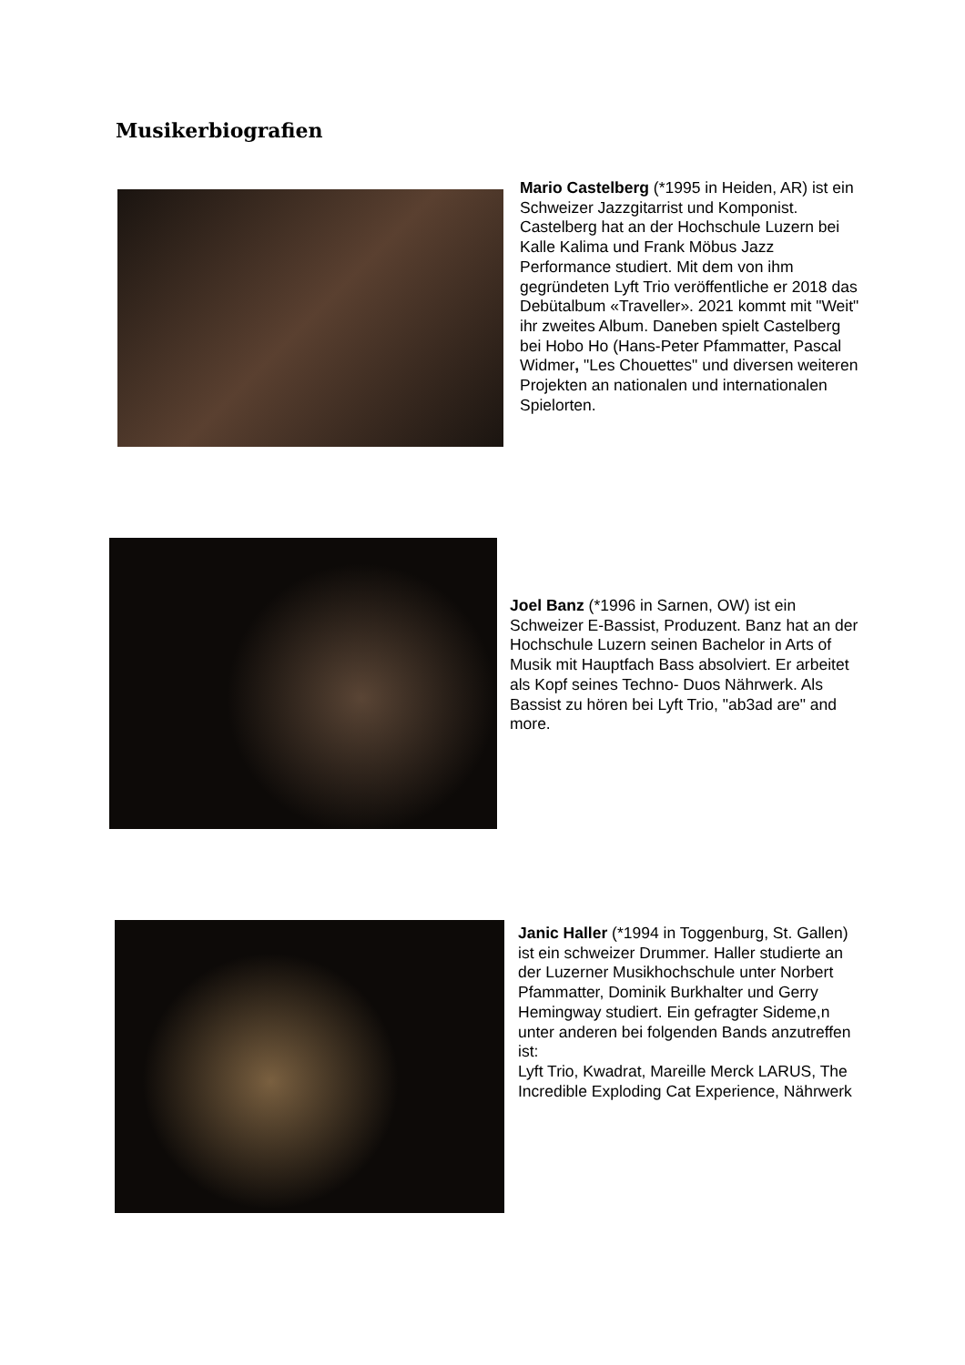Musikerbiografien
Mario Castelberg (*1995 in Heiden, AR) ist ein Schweizer Jazzgitarrist und Komponist. Castelberg hat an der Hochschule Luzern bei Kalle Kalima und Frank Möbus Jazz Performance studiert. Mit dem von ihm gegründeten Lyft Trio veröffentliche er 2018 das Debütalbum «Traveller». 2021 kommt mit "Weit" ihr zweites Album. Daneben spielt Castelberg bei Hobo Ho (Hans-Peter Pfammatter, Pascal Widmer, "Les Chouettes" und diversen weiteren Projekten an nationalen und internationalen Spielorten.
Joel Banz (*1996 in Sarnen, OW) ist ein Schweizer E-Bassist, Produzent. Banz hat an der Hochschule Luzern seinen Bachelor in Arts of Musik mit Hauptfach Bass absolviert. Er arbeitet als Kopf seines Techno- Duos Nährwerk. Als Bassist zu hören bei Lyft Trio, "ab3ad are" and more.
Janic Haller (*1994 in Toggenburg, St. Gallen) ist ein schweizer Drummer. Haller studierte an der Luzerner Musikhochschule unter Norbert Pfammatter, Dominik Burkhalter und Gerry Hemingway studiert. Ein gefragter Sideme,n unter anderen bei folgenden Bands anzutreffen ist:
Lyft Trio, Kwadrat, Mareille Merck LARUS, The Incredible Exploding Cat Experience, Nährwerk